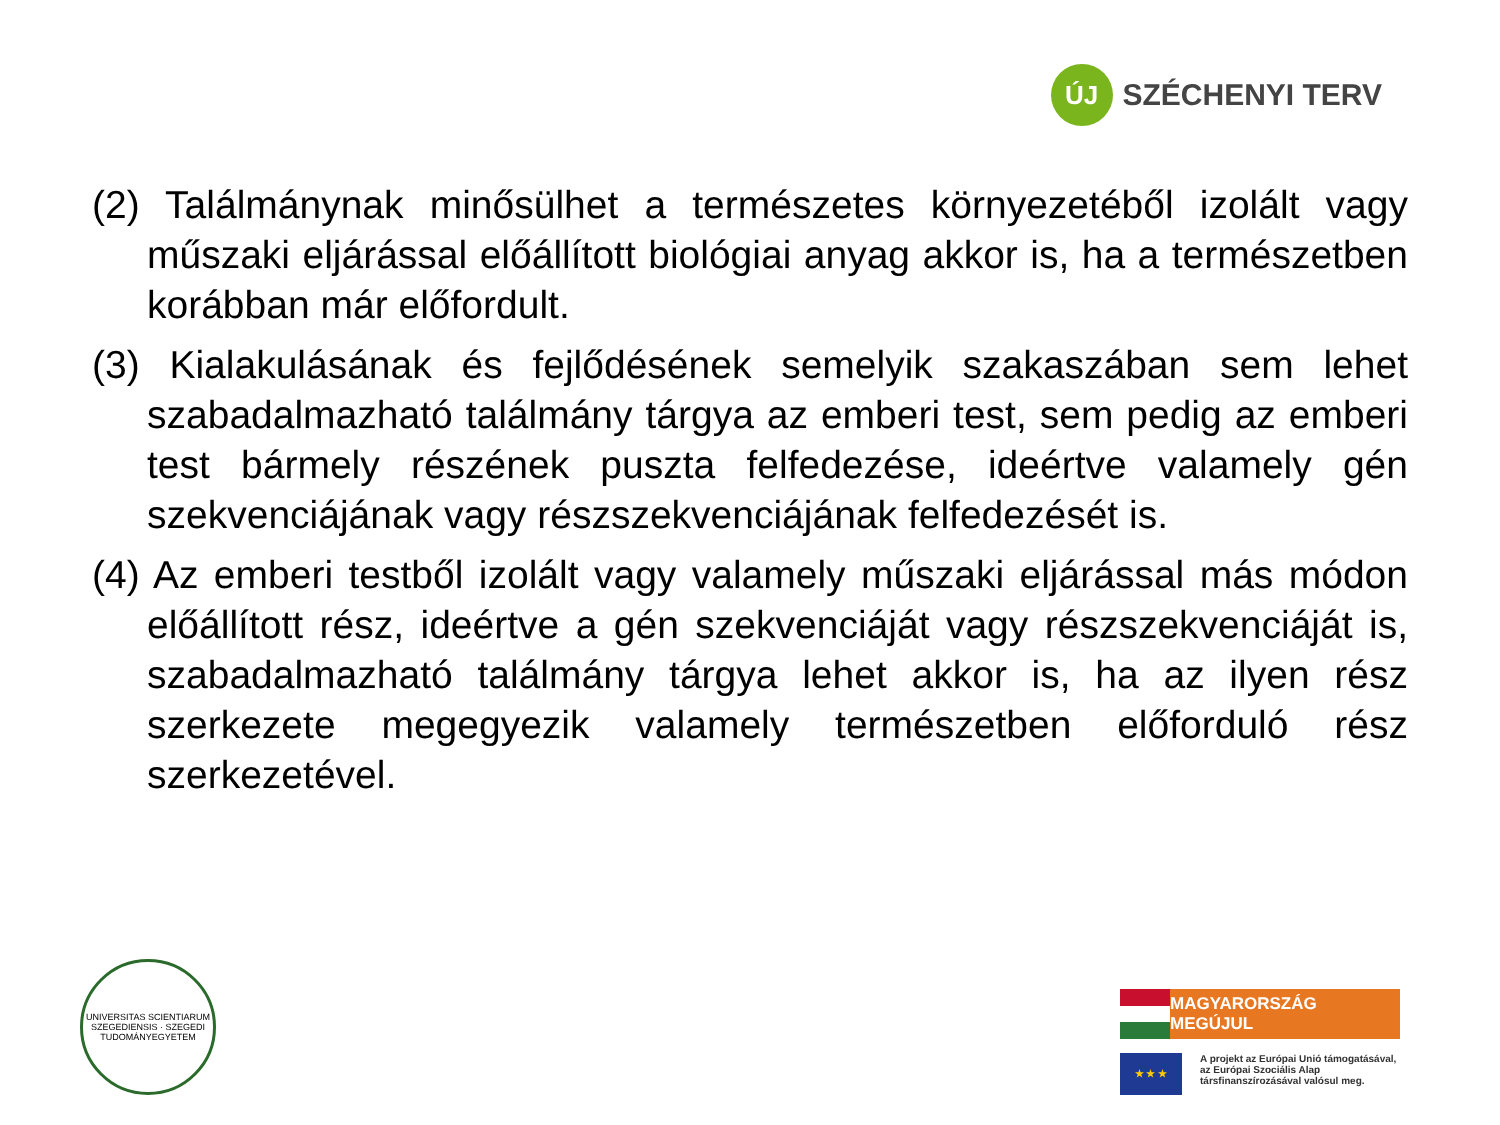ÚJ
SZÉCHENYI TERV
(2) Találmánynak minősülhet a természetes környezetéből izolált vagy műszaki eljárással előállított biológiai anyag akkor is, ha a természetben korábban már előfordult.
(3) Kialakulásának és fejlődésének semelyik szakaszában sem lehet szabadalmazható találmány tárgya az emberi test, sem pedig az emberi test bármely részének puszta felfedezése, ideértve valamely gén szekvenciájának vagy részszekvenciájának felfedezését is.
(4) Az emberi testből izolált vagy valamely műszaki eljárással más módon előállított rész, ideértve a gén szekvenciáját vagy részszekvenciáját is, szabadalmazható találmány tárgya lehet akkor is, ha az ilyen rész szerkezete megegyezik valamely természetben előforduló rész szerkezetével.
UNIVERSITAS SCIENTIARUM SZEGEDIENSIS · SZEGEDI TUDOMÁNYEGYETEM
MAGYARORSZÁG MEGÚJUL
★ ★ ★
A projekt az Európai Unió támogatásával,
az Európai Szociális Alap
társfinanszírozásával valósul meg.